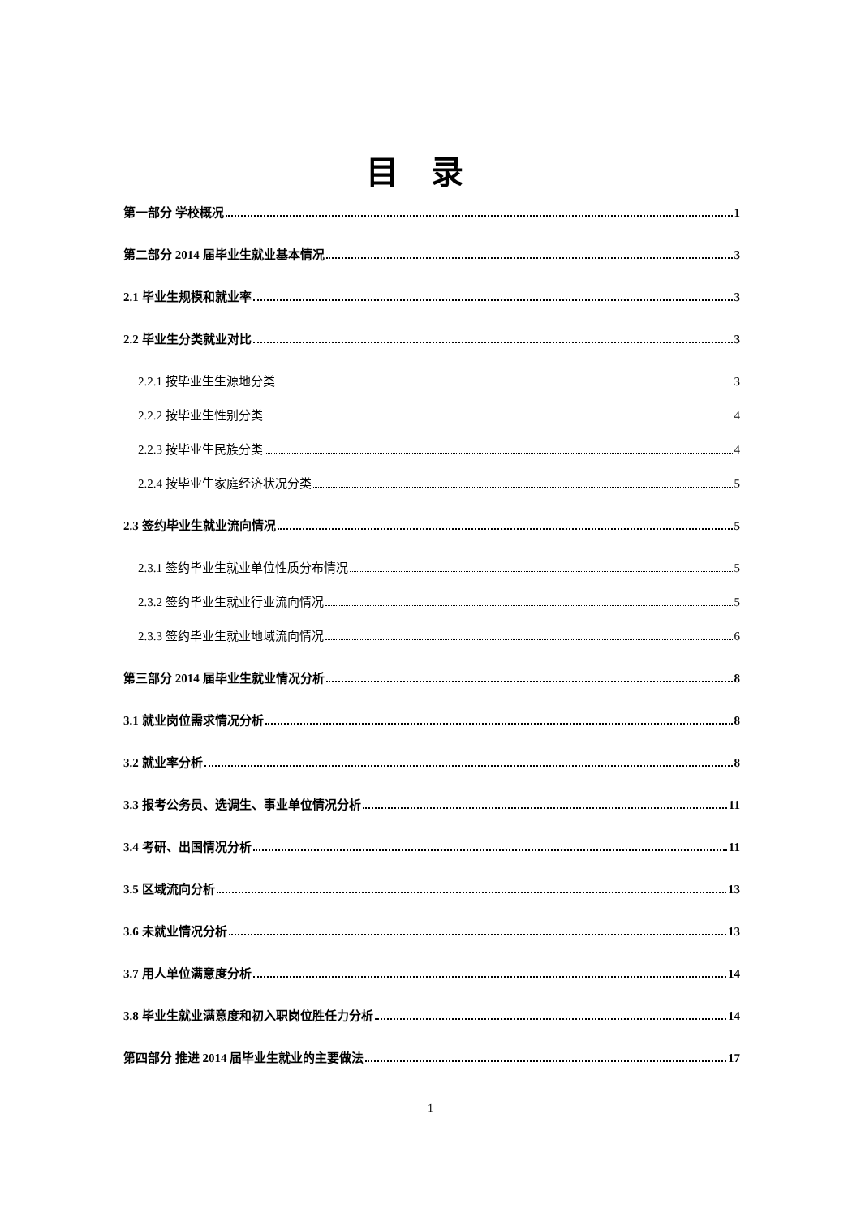目录
第一部分 学校概况 1
第二部分 2014 届毕业生就业基本情况 3
2.1 毕业生规模和就业率 3
2.2 毕业生分类就业对比 3
2.2.1 按毕业生生源地分类 3
2.2.2 按毕业生性别分类 4
2.2.3 按毕业生民族分类 4
2.2.4 按毕业生家庭经济状况分类 5
2.3 签约毕业生就业流向情况 5
2.3.1 签约毕业生就业单位性质分布情况 5
2.3.2 签约毕业生就业行业流向情况 5
2.3.3 签约毕业生就业地域流向情况 6
第三部分 2014 届毕业生就业情况分析 8
3.1 就业岗位需求情况分析 8
3.2 就业率分析 8
3.3 报考公务员、选调生、事业单位情况分析 11
3.4 考研、出国情况分析 11
3.5 区域流向分析 13
3.6 未就业情况分析 13
3.7 用人单位满意度分析 14
3.8 毕业生就业满意度和初入职岗位胜任力分析 14
第四部分 推进 2014 届毕业生就业的主要做法 17
1